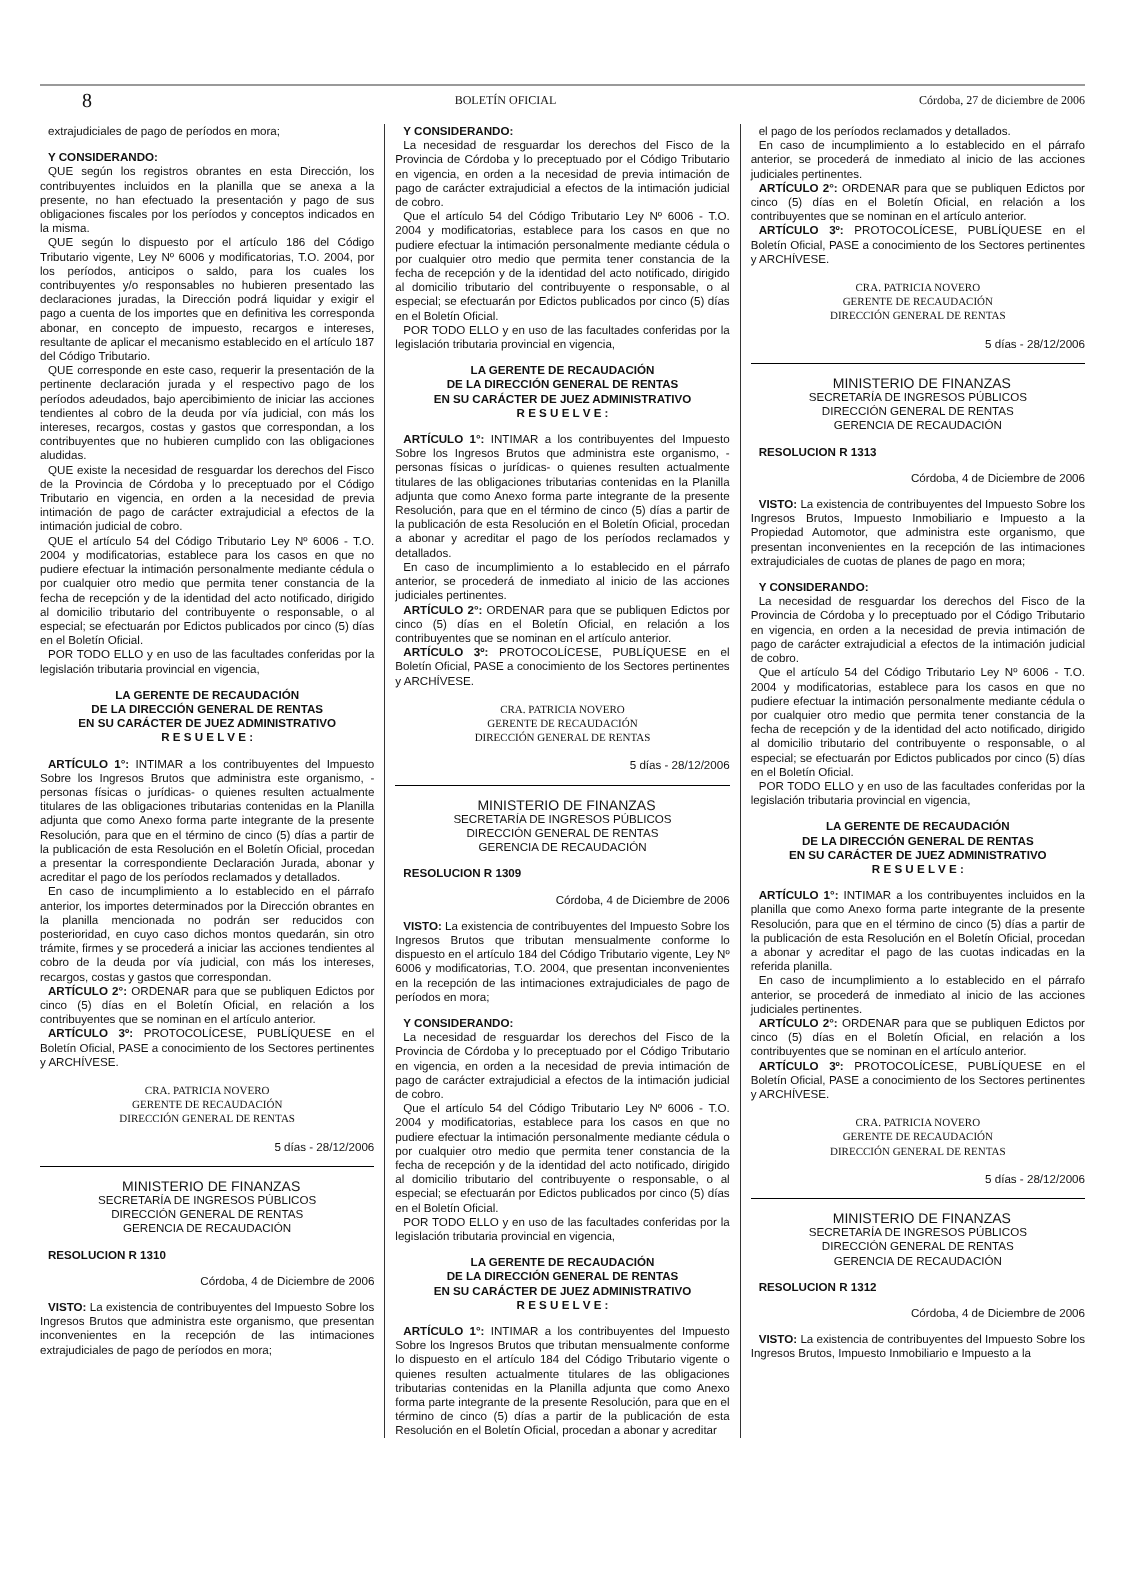8 BOLETÍN OFICIAL Córdoba, 27 de diciembre de 2006
extrajudiciales de pago de períodos en mora;
Y CONSIDERANDO:
QUE según los registros obrantes en esta Dirección, los contribuyentes incluidos en la planilla que se anexa a la presente, no han efectuado la presentación y pago de sus obligaciones fiscales por los períodos y conceptos indicados en la misma.
QUE según lo dispuesto por el artículo 186 del Código Tributario vigente, Ley Nº 6006 y modificatorias, T.O. 2004, por los períodos, anticipos o saldo, para los cuales los contribuyentes y/o responsables no hubieren presentado las declaraciones juradas, la Dirección podrá liquidar y exigir el pago a cuenta de los importes que en definitiva les corresponda abonar, en concepto de impuesto, recargos e intereses, resultante de aplicar el mecanismo establecido en el artículo 187 del Código Tributario.
QUE corresponde en este caso, requerir la presentación de la pertinente declaración jurada y el respectivo pago de los períodos adeudados, bajo apercibimiento de iniciar las acciones tendientes al cobro de la deuda por vía judicial, con más los intereses, recargos, costas y gastos que correspondan, a los contribuyentes que no hubieren cumplido con las obligaciones aludidas.
QUE existe la necesidad de resguardar los derechos del Fisco de la Provincia de Córdoba y lo preceptuado por el Código Tributario en vigencia, en orden a la necesidad de previa intimación de pago de carácter extrajudicial a efectos de la intimación judicial de cobro.
QUE el artículo 54 del Código Tributario Ley Nº 6006 - T.O. 2004 y modificatorias, establece para los casos en que no pudiere efectuar la intimación personalmente mediante cédula o por cualquier otro medio que permita tener constancia de la fecha de recepción y de la identidad del acto notificado, dirigido al domicilio tributario del contribuyente o responsable, o al especial; se efectuarán por Edictos publicados por cinco (5) días en el Boletín Oficial.
POR TODO ELLO y en uso de las facultades conferidas por la legislación tributaria provincial en vigencia,
LA GERENTE DE RECAUDACIÓN
DE LA DIRECCIÓN GENERAL DE RENTAS
EN SU CARÁCTER DE JUEZ ADMINISTRATIVO
R E S U E L V E :
ARTÍCULO 1°: INTIMAR a los contribuyentes del Impuesto Sobre los Ingresos Brutos que administra este organismo, -personas físicas o jurídicas- o quienes resulten actualmente titulares de las obligaciones tributarias contenidas en la Planilla adjunta que como Anexo forma parte integrante de la presente Resolución, para que en el término de cinco (5) días a partir de la publicación de esta Resolución en el Boletín Oficial, procedan a presentar la correspondiente Declaración Jurada, abonar y acreditar el pago de los períodos reclamados y detallados.
En caso de incumplimiento a lo establecido en el párrafo anterior, los importes determinados por la Dirección obrantes en la planilla mencionada no podrán ser reducidos con posterioridad, en cuyo caso dichos montos quedarán, sin otro trámite, firmes y se procederá a iniciar las acciones tendientes al cobro de la deuda por vía judicial, con más los intereses, recargos, costas y gastos que correspondan.
ARTÍCULO 2°: ORDENAR para que se publiquen Edictos por cinco (5) días en el Boletín Oficial, en relación a los contribuyentes que se nominan en el artículo anterior.
ARTÍCULO 3º: PROTOCOLÍCESE, PUBLÍQUESE en el Boletín Oficial, PASE a conocimiento de los Sectores pertinentes y ARCHÍVESE.
CRA. PATRICIA NOVERO
GERENTE DE RECAUDACIÓN
DIRECCIÓN GENERAL DE RENTAS
5 días - 28/12/2006
MINISTERIO DE FINANZAS
SECRETARÍA DE INGRESOS PÚBLICOS
DIRECCIÓN GENERAL DE RENTAS
GERENCIA DE RECAUDACIÓN
RESOLUCION R 1310
Córdoba, 4 de Diciembre de 2006
VISTO: La existencia de contribuyentes del Impuesto Sobre los Ingresos Brutos que administra este organismo, que presentan inconvenientes en la recepción de las intimaciones extrajudiciales de pago de períodos en mora;
Y CONSIDERANDO:
La necesidad de resguardar los derechos del Fisco de la Provincia de Córdoba y lo preceptuado por el Código Tributario en vigencia, en orden a la necesidad de previa intimación de pago de carácter extrajudicial a efectos de la intimación judicial de cobro.
Que el artículo 54 del Código Tributario Ley Nº 6006 - T.O. 2004 y modificatorias, establece para los casos en que no pudiere efectuar la intimación personalmente mediante cédula o por cualquier otro medio que permita tener constancia de la fecha de recepción y de la identidad del acto notificado, dirigido al domicilio tributario del contribuyente o responsable, o al especial; se efectuarán por Edictos publicados por cinco (5) días en el Boletín Oficial.
POR TODO ELLO y en uso de las facultades conferidas por la legislación tributaria provincial en vigencia,
LA GERENTE DE RECAUDACIÓN
DE LA DIRECCIÓN GENERAL DE RENTAS
EN SU CARÁCTER DE JUEZ ADMINISTRATIVO
R E S U E L V E :
ARTÍCULO 1°: INTIMAR a los contribuyentes del Impuesto Sobre los Ingresos Brutos que administra este organismo, -personas físicas o jurídicas- o quienes resulten actualmente titulares de las obligaciones tributarias contenidas en la Planilla adjunta que como Anexo forma parte integrante de la presente Resolución, para que en el término de cinco (5) días a partir de la publicación de esta Resolución en el Boletín Oficial, procedan a abonar y acreditar el pago de los períodos reclamados y detallados.
En caso de incumplimiento a lo establecido en el párrafo anterior, se procederá de inmediato al inicio de las acciones judiciales pertinentes.
ARTÍCULO 2°: ORDENAR para que se publiquen Edictos por cinco (5) días en el Boletín Oficial, en relación a los contribuyentes que se nominan en el artículo anterior.
ARTÍCULO 3º: PROTOCOLÍCESE, PUBLÍQUESE en el Boletín Oficial, PASE a conocimiento de los Sectores pertinentes y ARCHÍVESE.
CRA. PATRICIA NOVERO
GERENTE DE RECAUDACIÓN
DIRECCIÓN GENERAL DE RENTAS
5 días - 28/12/2006
MINISTERIO DE FINANZAS
SECRETARÍA DE INGRESOS PÚBLICOS
DIRECCIÓN GENERAL DE RENTAS
GERENCIA DE RECAUDACIÓN
RESOLUCION R 1309
Córdoba, 4 de Diciembre de 2006
VISTO: La existencia de contribuyentes del Impuesto Sobre los Ingresos Brutos que tributan mensualmente conforme lo dispuesto en el artículo 184 del Código Tributario vigente, Ley Nº 6006 y modificatorias, T.O. 2004, que presentan inconvenientes en la recepción de las intimaciones extrajudiciales de pago de períodos en mora;
Y CONSIDERANDO:
La necesidad de resguardar los derechos del Fisco de la Provincia de Córdoba y lo preceptuado por el Código Tributario en vigencia, en orden a la necesidad de previa intimación de pago de carácter extrajudicial a efectos de la intimación judicial de cobro.
Que el artículo 54 del Código Tributario Ley Nº 6006 - T.O. 2004 y modificatorias, establece para los casos en que no pudiere efectuar la intimación personalmente mediante cédula o por cualquier otro medio que permita tener constancia de la fecha de recepción y de la identidad del acto notificado, dirigido al domicilio tributario del contribuyente o responsable, o al especial; se efectuarán por Edictos publicados por cinco (5) días en el Boletín Oficial.
POR TODO ELLO y en uso de las facultades conferidas por la legislación tributaria provincial en vigencia,
LA GERENTE DE RECAUDACIÓN
DE LA DIRECCIÓN GENERAL DE RENTAS
EN SU CARÁCTER DE JUEZ ADMINISTRATIVO
R E S U E L V E :
ARTÍCULO 1°: INTIMAR a los contribuyentes del Impuesto Sobre los Ingresos Brutos que tributan mensualmente conforme lo dispuesto en el artículo 184 del Código Tributario vigente o quienes resulten actualmente titulares de las obligaciones tributarias contenidas en la Planilla adjunta que como Anexo forma parte integrante de la presente Resolución, para que en el término de cinco (5) días a partir de la publicación de esta Resolución en el Boletín Oficial, procedan a abonar y acreditar
el pago de los períodos reclamados y detallados.
En caso de incumplimiento a lo establecido en el párrafo anterior, se procederá de inmediato al inicio de las acciones judiciales pertinentes.
ARTÍCULO 2°: ORDENAR para que se publiquen Edictos por cinco (5) días en el Boletín Oficial, en relación a los contribuyentes que se nominan en el artículo anterior.
ARTÍCULO 3º: PROTOCOLÍCESE, PUBLÍQUESE en el Boletín Oficial, PASE a conocimiento de los Sectores pertinentes y ARCHÍVESE.
CRA. PATRICIA NOVERO
GERENTE DE RECAUDACIÓN
DIRECCIÓN GENERAL DE RENTAS
5 días - 28/12/2006
MINISTERIO DE FINANZAS
SECRETARÍA DE INGRESOS PÚBLICOS
DIRECCIÓN GENERAL DE RENTAS
GERENCIA DE RECAUDACIÓN
RESOLUCION R 1313
Córdoba, 4 de Diciembre de 2006
VISTO: La existencia de contribuyentes del Impuesto Sobre los Ingresos Brutos, Impuesto Inmobiliario e Impuesto a la Propiedad Automotor, que administra este organismo, que presentan inconvenientes en la recepción de las intimaciones extrajudiciales de cuotas de planes de pago en mora;
Y CONSIDERANDO:
La necesidad de resguardar los derechos del Fisco de la Provincia de Córdoba y lo preceptuado por el Código Tributario en vigencia, en orden a la necesidad de previa intimación de pago de carácter extrajudicial a efectos de la intimación judicial de cobro.
Que el artículo 54 del Código Tributario Ley Nº 6006 - T.O. 2004 y modificatorias, establece para los casos en que no pudiere efectuar la intimación personalmente mediante cédula o por cualquier otro medio que permita tener constancia de la fecha de recepción y de la identidad del acto notificado, dirigido al domicilio tributario del contribuyente o responsable, o al especial; se efectuarán por Edictos publicados por cinco (5) días en el Boletín Oficial.
POR TODO ELLO y en uso de las facultades conferidas por la legislación tributaria provincial en vigencia,
LA GERENTE DE RECAUDACIÓN
DE LA DIRECCIÓN GENERAL DE RENTAS
EN SU CARÁCTER DE JUEZ ADMINISTRATIVO
R E S U E L V E :
ARTÍCULO 1°: INTIMAR a los contribuyentes incluidos en la planilla que como Anexo forma parte integrante de la presente Resolución, para que en el término de cinco (5) días a partir de la publicación de esta Resolución en el Boletín Oficial, procedan a abonar y acreditar el pago de las cuotas indicadas en la referida planilla.
En caso de incumplimiento a lo establecido en el párrafo anterior, se procederá de inmediato al inicio de las acciones judiciales pertinentes.
ARTÍCULO 2°: ORDENAR para que se publiquen Edictos por cinco (5) días en el Boletín Oficial, en relación a los contribuyentes que se nominan en el artículo anterior.
ARTÍCULO 3º: PROTOCOLÍCESE, PUBLÍQUESE en el Boletín Oficial, PASE a conocimiento de los Sectores pertinentes y ARCHÍVESE.
CRA. PATRICIA NOVERO
GERENTE DE RECAUDACIÓN
DIRECCIÓN GENERAL DE RENTAS
5 días - 28/12/2006
MINISTERIO DE FINANZAS
SECRETARÍA DE INGRESOS PÚBLICOS
DIRECCIÓN GENERAL DE RENTAS
GERENCIA DE RECAUDACIÓN
RESOLUCION R 1312
Córdoba, 4 de Diciembre de 2006
VISTO: La existencia de contribuyentes del Impuesto Sobre los Ingresos Brutos, Impuesto Inmobiliario e Impuesto a la